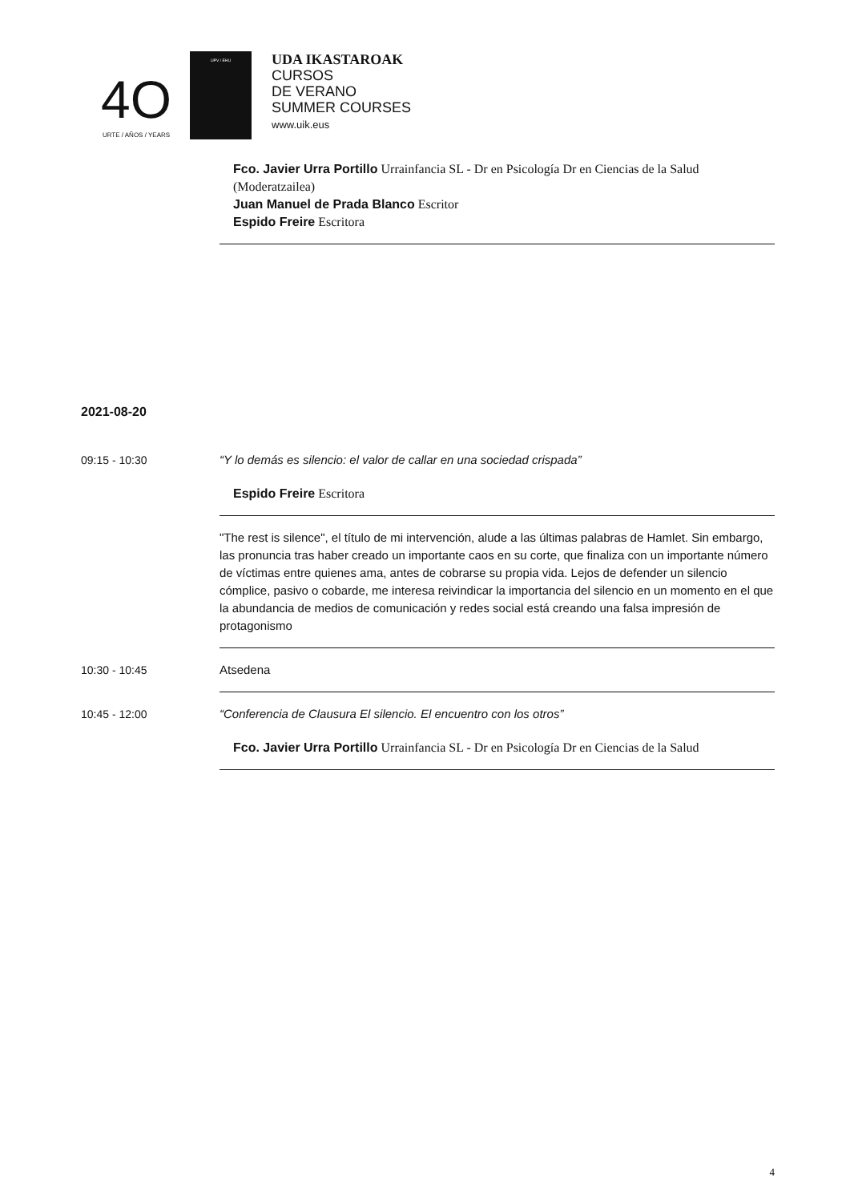4O
URTE / AÑOS / YEARS
UPV / EHU
UDA IKASTAROAK
CURSOS
DE VERANO
SUMMER COURSES
www.uik.eus
Fco. Javier Urra Portillo Urrainfancia SL - Dr en Psicología Dr en Ciencias de la Salud
(Moderatzailea)
Juan Manuel de Prada Blanco Escritor
Espido Freire Escritora
2021-08-20
09:15 - 10:30 “Y lo demás es silencio: el valor de callar en una sociedad crispada”
Espido Freire Escritora
"The rest is silence", el título de mi intervención, alude a las últimas palabras de Hamlet. Sin embargo, las pronuncia tras haber creado un importante caos en su corte, que finaliza con un importante número de víctimas entre quienes ama, antes de cobrarse su propia vida. Lejos de defender un silencio cómplice, pasivo o cobarde, me interesa reivindicar la importancia del silencio en un momento en el que la abundancia de medios de comunicación y redes social está creando una falsa impresión de protagonismo
10:30 - 10:45 Atsedena
10:45 - 12:00 “Conferencia de Clausura El silencio. El encuentro con los otros”
Fco. Javier Urra Portillo Urrainfancia SL - Dr en Psicología Dr en Ciencias de la Salud
4